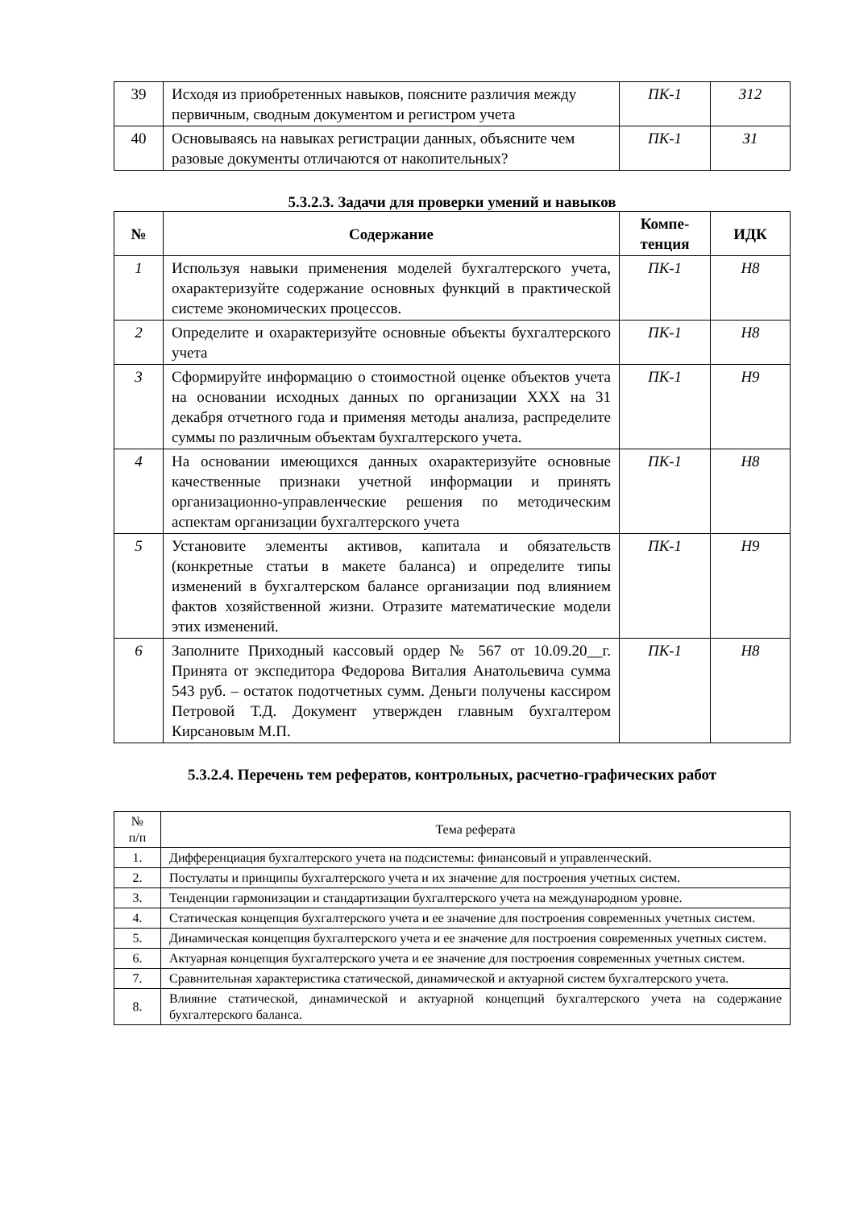| 39 | Исходя из приобретенных навыков, поясните различия между первичным, сводным документом и регистром учета | ПК-1 | З12 |
| 40 | Основываясь на навыках регистрации данных, объясните чем разовые документы отличаются от накопительных? | ПК-1 | З1 |
5.3.2.3. Задачи для проверки умений и навыков
| № | Содержание | Компе- тенция | ИДК |
| --- | --- | --- | --- |
| 1 | Используя навыки применения моделей бухгалтерского учета, охарактеризуйте содержание основных функций в практической системе экономических процессов. | ПК-1 | Н8 |
| 2 | Определите и охарактеризуйте основные объекты бухгалтерского учета | ПК-1 | Н8 |
| 3 | Сформируйте информацию о стоимостной оценке объектов учета на основании исходных данных по организации ХХХ на 31 декабря отчетного года и применяя методы анализа, распределите суммы по различным объектам бухгалтерского учета. | ПК-1 | Н9 |
| 4 | На основании имеющихся данных охарактеризуйте основные качественные признаки учетной информации и принять организационно-управленческие решения по методическим аспектам организации бухгалтерского учета | ПК-1 | Н8 |
| 5 | Установите элементы активов, капитала и обязательств (конкретные статьи в макете баланса) и определите типы изменений в бухгалтерском балансе организации под влиянием фактов хозяйственной жизни. Отразите математические модели этих изменений. | ПК-1 | Н9 |
| 6 | Заполните Приходный кассовый ордер № 567 от 10.09.20__г. Принята от экспедитора Федорова Виталия Анатольевича сумма 543 руб. – остаток подотчетных сумм. Деньги получены кассиром Петровой Т.Д. Документ утвержден главным бухгалтером Кирсановым М.П. | ПК-1 | Н8 |
5.3.2.4. Перечень тем рефератов, контрольных, расчетно-графических работ
| № п/п | Тема реферата |
| 1. | Дифференциация бухгалтерского учета на подсистемы: финансовый и управленческий. |
| 2. | Постулаты и принципы бухгалтерского учета и их значение для построения учетных систем. |
| 3. | Тенденции гармонизации и стандартизации бухгалтерского учета на международном уровне. |
| 4. | Статическая концепция бухгалтерского учета и ее значение для построения современных учетных систем. |
| 5. | Динамическая концепция бухгалтерского учета и ее значение для построения современных учетных систем. |
| 6. | Актуарная концепция бухгалтерского учета и ее значение для построения современных учетных систем. |
| 7. | Сравнительная характеристика статической, динамической и актуарной систем бухгалтерского учета. |
| 8. | Влияние статической, динамической и актуарной концепций бухгалтерского учета на содержание бухгалтерского баланса. |